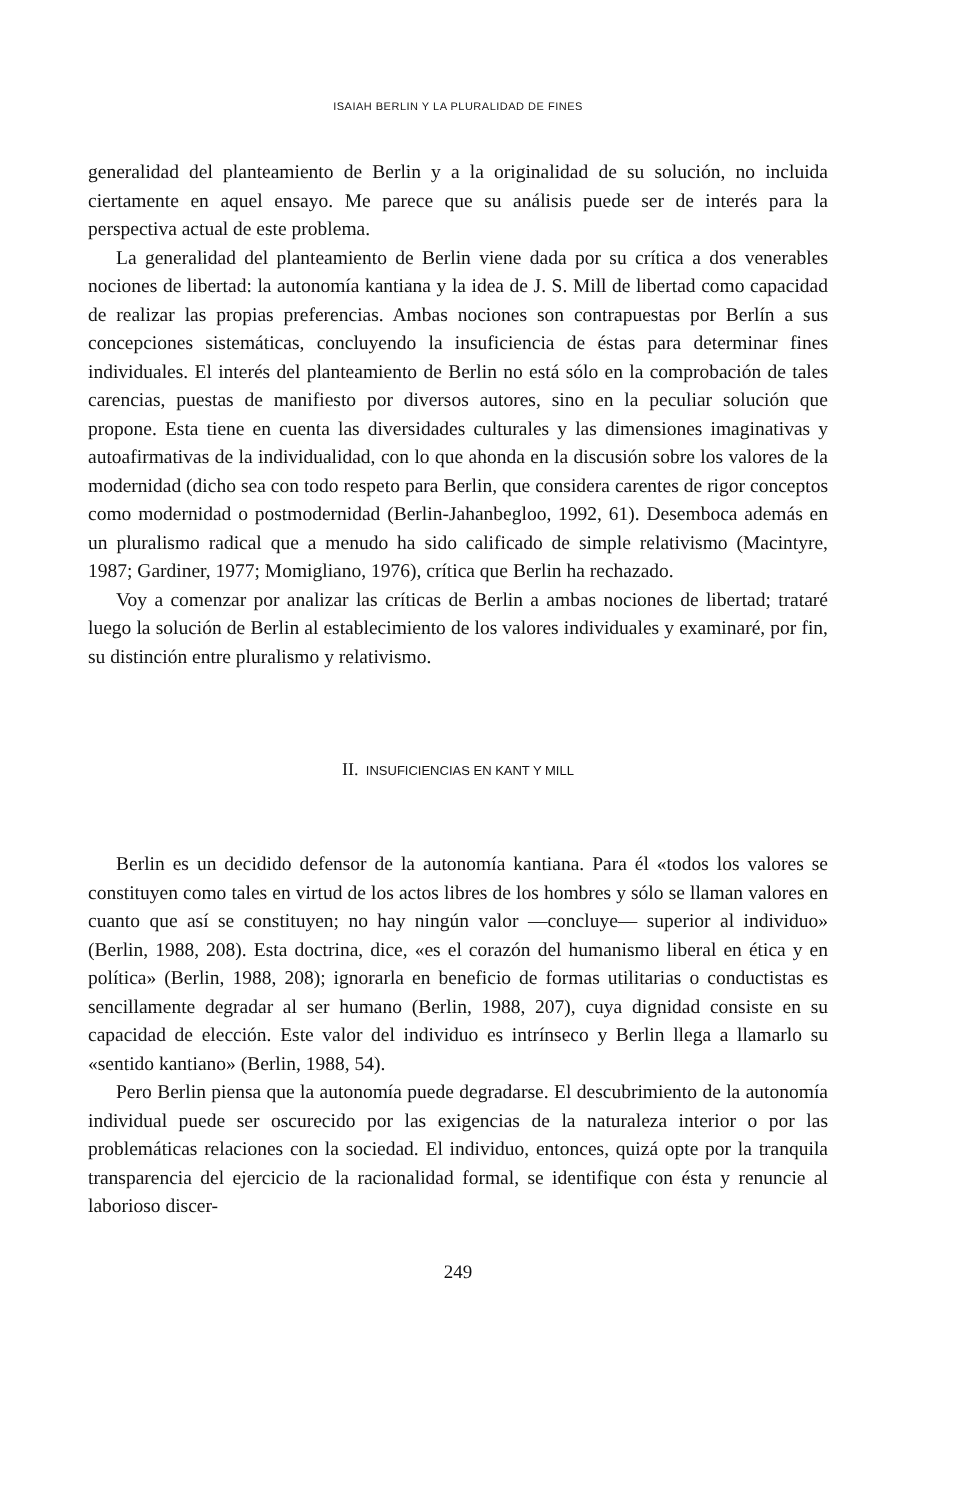ISAIAH BERLIN Y LA PLURALIDAD DE FINES
generalidad del planteamiento de Berlin y a la originalidad de su solución, no incluida ciertamente en aquel ensayo. Me parece que su análisis puede ser de interés para la perspectiva actual de este problema.
La generalidad del planteamiento de Berlin viene dada por su crítica a dos venerables nociones de libertad: la autonomía kantiana y la idea de J. S. Mill de libertad como capacidad de realizar las propias preferencias. Ambas nociones son contrapuestas por Berlín a sus concepciones sistemáticas, concluyendo la insuficiencia de éstas para determinar fines individuales. El interés del planteamiento de Berlin no está sólo en la comprobación de tales carencias, puestas de manifiesto por diversos autores, sino en la peculiar solución que propone. Esta tiene en cuenta las diversidades culturales y las dimensiones imaginativas y autoafirmativas de la individualidad, con lo que ahonda en la discusión sobre los valores de la modernidad (dicho sea con todo respeto para Berlin, que considera carentes de rigor conceptos como modernidad o postmodernidad (Berlin-Jahanbegloo, 1992, 61). Desemboca además en un pluralismo radical que a menudo ha sido calificado de simple relativismo (Macintyre, 1987; Gardiner, 1977; Momigliano, 1976), crítica que Berlin ha rechazado.
Voy a comenzar por analizar las críticas de Berlin a ambas nociones de libertad; trataré luego la solución de Berlin al establecimiento de los valores individuales y examinaré, por fin, su distinción entre pluralismo y relativismo.
II. INSUFICIENCIAS EN KANT Y MILL
Berlin es un decidido defensor de la autonomía kantiana. Para él «todos los valores se constituyen como tales en virtud de los actos libres de los hombres y sólo se llaman valores en cuanto que así se constituyen; no hay ningún valor —concluye— superior al individuo» (Berlin, 1988, 208). Esta doctrina, dice, «es el corazón del humanismo liberal en ética y en política» (Berlin, 1988, 208); ignorarla en beneficio de formas utilitarias o conductistas es sencillamente degradar al ser humano (Berlin, 1988, 207), cuya dignidad consiste en su capacidad de elección. Este valor del individuo es intrínseco y Berlin llega a llamarlo su «sentido kantiano» (Berlin, 1988, 54).
Pero Berlin piensa que la autonomía puede degradarse. El descubrimiento de la autonomía individual puede ser oscurecido por las exigencias de la naturaleza interior o por las problemáticas relaciones con la sociedad. El individuo, entonces, quizá opte por la tranquila transparencia del ejercicio de la racionalidad formal, se identifique con ésta y renuncie al laborioso discer-
249